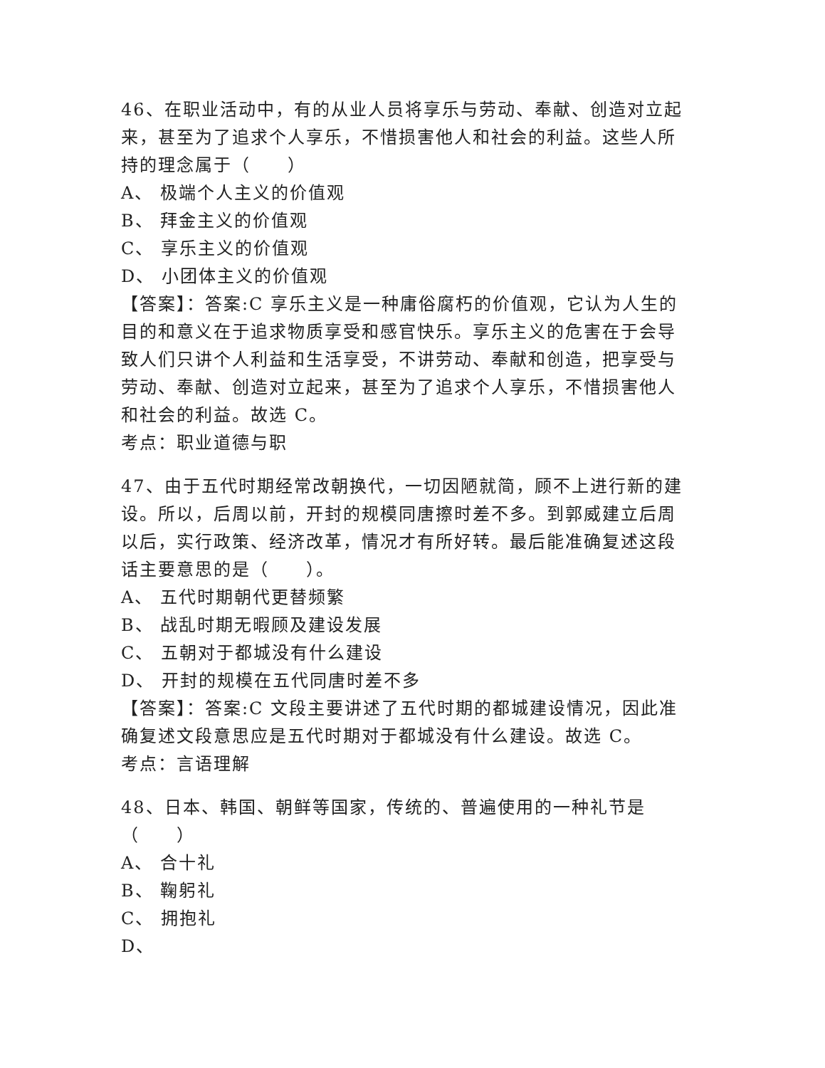46、在职业活动中，有的从业人员将享乐与劳动、奉献、创造对立起来，甚至为了追求个人享乐，不惜损害他人和社会的利益。这些人所持的理念属于（　　）
A、 极端个人主义的价值观
B、 拜金主义的价值观
C、 享乐主义的价值观
D、 小团体主义的价值观
【答案】：答案:C 享乐主义是一种庸俗腐朽的价值观，它认为人生的目的和意义在于追求物质享受和感官快乐。享乐主义的危害在于会导致人们只讲个人利益和生活享受，不讲劳动、奉献和创造，把享受与劳动、奉献、创造对立起来，甚至为了追求个人享乐，不惜损害他人和社会的利益。故选 C。
考点：职业道德与职
47、由于五代时期经常改朝换代，一切因陋就简，顾不上进行新的建设。所以，后周以前，开封的规模同唐擦时差不多。到郭威建立后周以后，实行政策、经济改革，情况才有所好转。最后能准确复述这段话主要意思的是（　　）。
A、 五代时期朝代更替频繁
B、 战乱时期无暇顾及建设发展
C、 五朝对于都城没有什么建设
D、 开封的规模在五代同唐时差不多
【答案】：答案:C 文段主要讲述了五代时期的都城建设情况，因此准确复述文段意思应是五代时期对于都城没有什么建设。故选 C。
考点：言语理解
48、日本、韩国、朝鲜等国家，传统的、普遍使用的一种礼节是（　　）
A、 合十礼
B、 鞠躬礼
C、 拥抱礼
D、